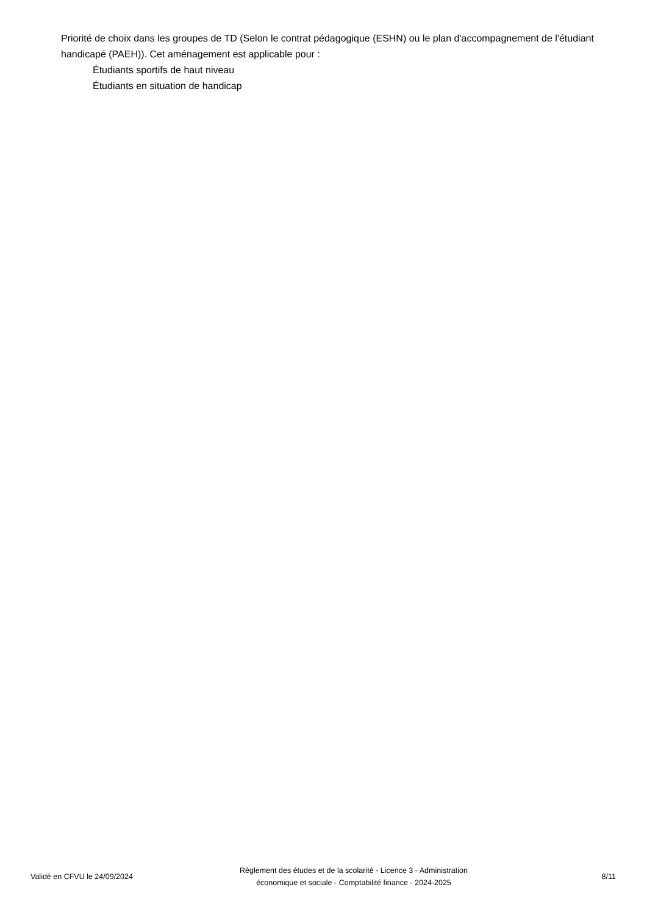Priorité de choix dans les groupes de TD (Selon le contrat pédagogique (ESHN) ou le plan d'accompagnement de l'étudiant handicapé (PAEH)). Cet aménagement est applicable pour :
Étudiants sportifs de haut niveau
Étudiants en situation de handicap
Validé en CFVU le 24/09/2024
Règlement des études et de la scolarité - Licence 3 - Administration
économique et sociale - Comptabilité finance - 2024-2025
8/11